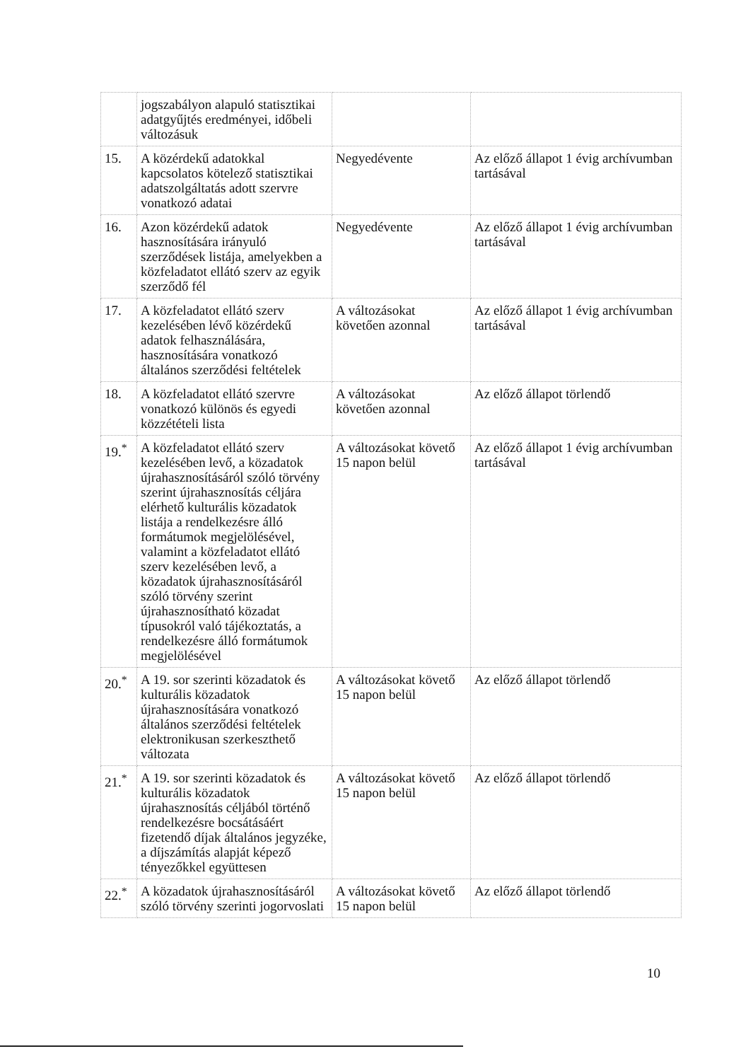| | jogszabályon alapuló statisztikai adatgyűjtés eredményei, időbeli változásuk | | |
| 15. | A közérdekű adatokkal kapcsolatos kötelező statisztikai adatszolgáltatás adott szervre vonatkozó adatai | Negyedévente | Az előző állapot 1 évig archívumban tartásával |
| 16. | Azon közérdekű adatok hasznosítására irányuló szerződések listája, amelyekben a közfeladatot ellátó szerv az egyik szerződő fél | Negyedévente | Az előző állapot 1 évig archívumban tartásával |
| 17. | A közfeladatot ellátó szerv kezelésében lévő közérdekű adatok felhasználására, hasznosítására vonatkozó általános szerződési feltételek | A változásokat követően azonnal | Az előző állapot 1 évig archívumban tartásával |
| 18. | A közfeladatot ellátó szervre vonatkozó különös és egyedi közzétételi lista | A változásokat követően azonnal | Az előző állapot törlendő |
| 19.<sup>*</sup> | A közfeladatot ellátó szerv kezelésében levő, a közadatok újrahasznosításáról szóló törvény szerint újrahasznosítás céljára elérhető kulturális közadatok listája a rendelkezésre álló formátumok megjelölésével, valamint a közfeladatot ellátó szerv kezelésében levő, a közadatok újrahasznosításáról szóló törvény szerint újrahasznosítható közadat típusokról való tájékoztatás, a rendelkezésre álló formátumok megjelölésével | A változásokat követő 15 napon belül | Az előző állapot 1 évig archívumban tartásával |
| 20.<sup>*</sup> | A 19. sor szerinti közadatok és kulturális közadatok újrahasznosítására vonatkozó általános szerződési feltételek elektronikusan szerkeszthető változata | A változásokat követő 15 napon belül | Az előző állapot törlendő |
| 21.<sup>*</sup> | A 19. sor szerinti közadatok és kulturális közadatok újrahasznosítás céljából történő rendelkezésre bocsátásáért fizetendő díjak általános jegyzéke, a díjszámítás alapját képező tényezőkkel együttesen | A változásokat követő 15 napon belül | Az előző állapot törlendő |
| 22.<sup>*</sup> | A közadatok újrahasznosításáról szóló törvény szerinti jogorvoslati | A változásokat követő 15 napon belül | Az előző állapot törlendő |
10